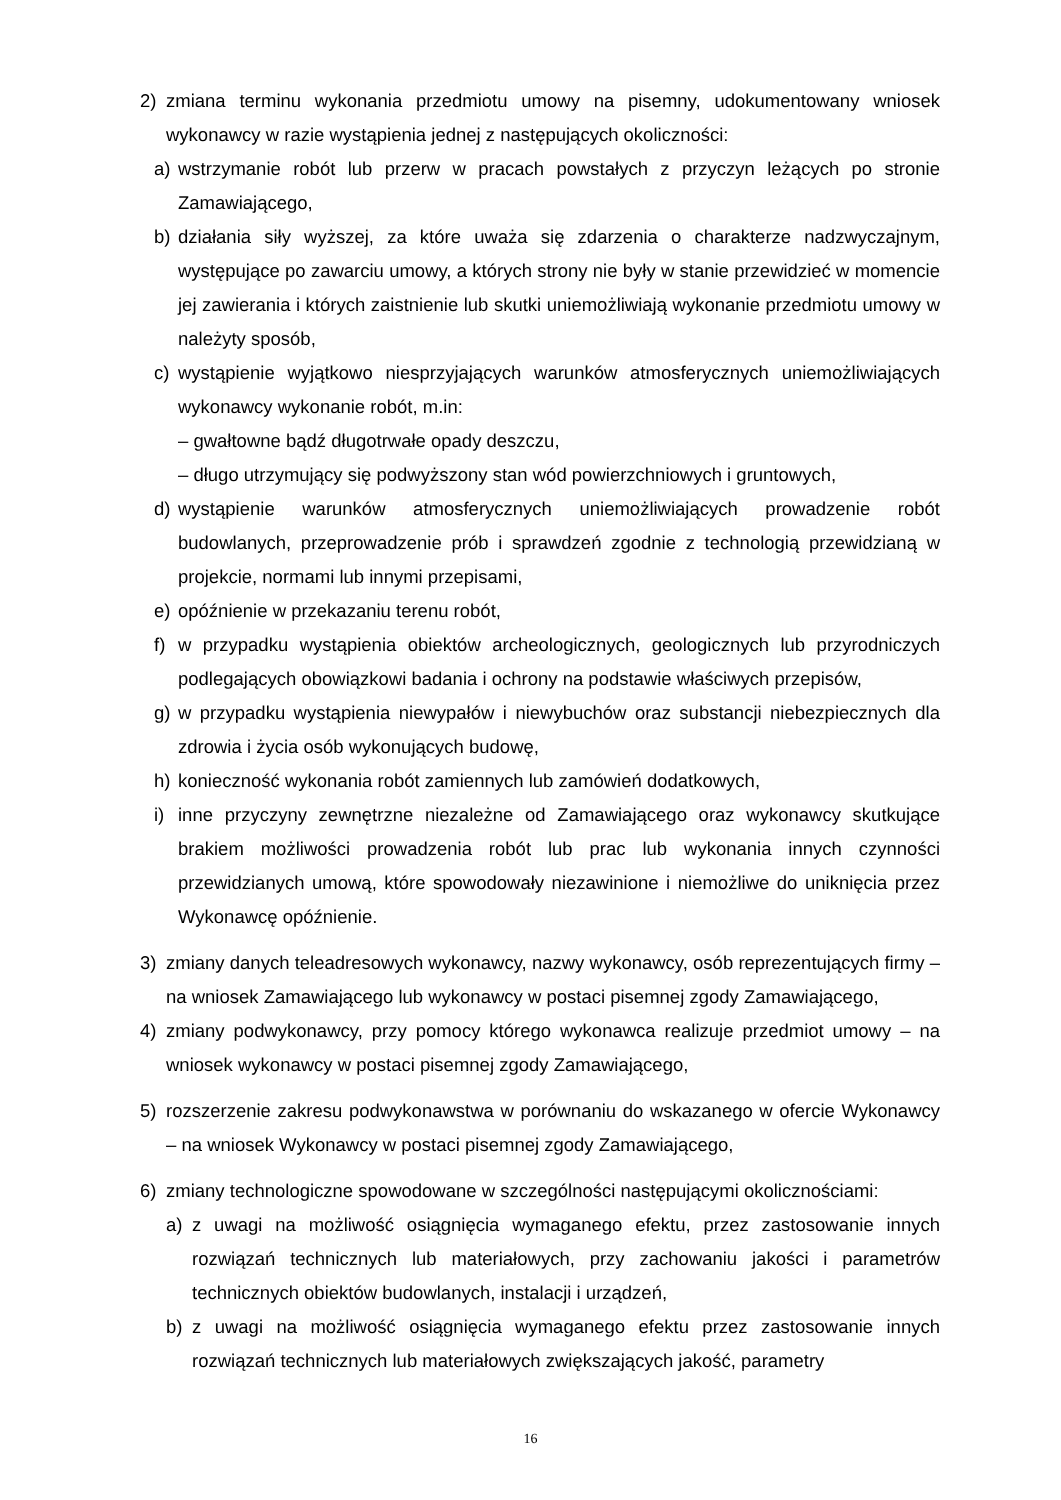2) zmiana terminu wykonania przedmiotu umowy na pisemny, udokumentowany wniosek wykonawcy w razie wystąpienia jednej z następujących okoliczności:
a) wstrzymanie robót lub przerw w pracach powstałych z przyczyn leżących po stronie Zamawiającego,
b) działania siły wyższej, za które uważa się zdarzenia o charakterze nadzwyczajnym, występujące po zawarciu umowy, a których strony nie były w stanie przewidzieć w momencie jej zawierania i których zaistnienie lub skutki uniemożliwiają wykonanie przedmiotu umowy w należyty sposób,
c) wystąpienie wyjątkowo niesprzyjających warunków atmosferycznych uniemożliwiających wykonawcy wykonanie robót, m.in:
– gwałtowne bądź długotrwałe opady deszczu,
– długo utrzymujący się podwyższony stan wód powierzchniowych i gruntowych,
d) wystąpienie warunków atmosferycznych uniemożliwiających prowadzenie robót budowlanych, przeprowadzenie prób i sprawdzeń zgodnie z technologią przewidzianą w projekcie, normami lub innymi przepisami,
e) opóźnienie w przekazaniu terenu robót,
f) w przypadku wystąpienia obiektów archeologicznych, geologicznych lub przyrodniczych podlegających obowiązkowi badania i ochrony na podstawie właściwych przepisów,
g) w przypadku wystąpienia niewypałów i niewybuchów oraz substancji niebezpiecznych dla zdrowia i życia osób wykonujących budowę,
h) konieczność wykonania robót zamiennych lub zamówień dodatkowych,
i) inne przyczyny zewnętrzne niezależne od Zamawiającego oraz wykonawcy skutkujące brakiem możliwości prowadzenia robót lub prac lub wykonania innych czynności przewidzianych umową, które spowodowały niezawinione i niemożliwe do uniknięcia przez Wykonawcę opóźnienie.
3) zmiany danych teleadresowych wykonawcy, nazwy wykonawcy, osób reprezentujących firmy – na wniosek Zamawiającego lub wykonawcy w postaci pisemnej zgody Zamawiającego,
4) zmiany podwykonawcy, przy pomocy którego wykonawca realizuje przedmiot umowy – na wniosek wykonawcy w postaci pisemnej zgody Zamawiającego,
5) rozszerzenie zakresu podwykonawstwa w porównaniu do wskazanego w ofercie Wykonawcy – na wniosek Wykonawcy w postaci pisemnej zgody Zamawiającego,
6) zmiany technologiczne spowodowane w szczególności następującymi okolicznościami:
a) z uwagi na możliwość osiągnięcia wymaganego efektu, przez zastosowanie innych rozwiązań technicznych lub materiałowych, przy zachowaniu jakości i parametrów technicznych obiektów budowlanych, instalacji i urządzeń,
b) z uwagi na możliwość osiągnięcia wymaganego efektu przez zastosowanie innych rozwiązań technicznych lub materiałowych zwiększających jakość, parametry
16